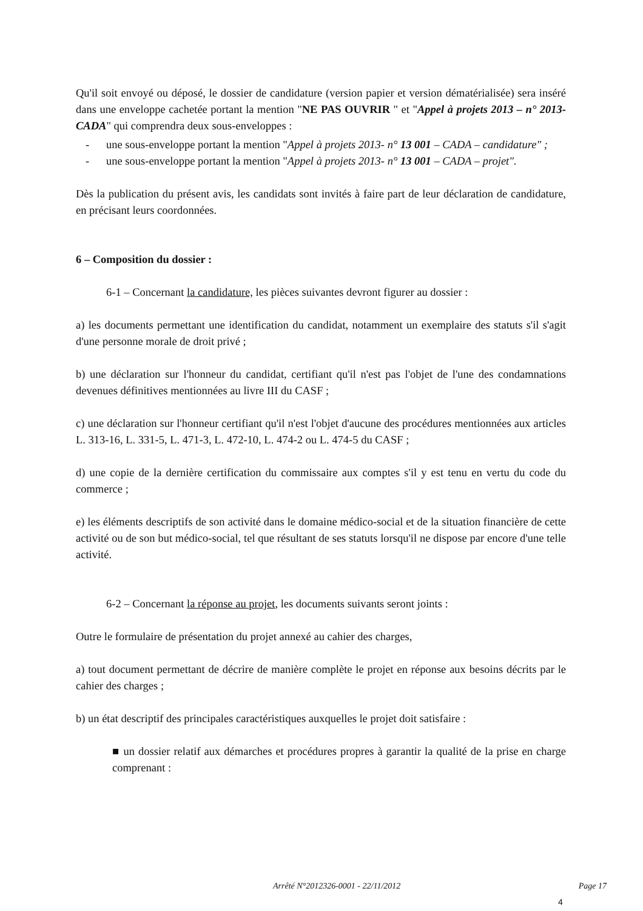Qu'il soit envoyé ou déposé, le dossier de candidature (version papier et version dématérialisée) sera inséré dans une enveloppe cachetée portant la mention "NE PAS OUVRIR " et "Appel à projets 2013 – n° 2013-CADA" qui comprendra deux sous-enveloppes :
- une sous-enveloppe portant la mention "Appel à projets 2013- n° 13 001 – CADA – candidature" ;
- une sous-enveloppe portant la mention "Appel à projets 2013- n° 13 001 – CADA – projet".
Dès la publication du présent avis, les candidats sont invités à faire part de leur déclaration de candidature, en précisant leurs coordonnées.
6 – Composition du dossier :
6-1 – Concernant la candidature, les pièces suivantes devront figurer au dossier :
a) les documents permettant une identification du candidat, notamment un exemplaire des statuts s'il s'agit d'une personne morale de droit privé ;
b) une déclaration sur l'honneur du candidat, certifiant qu'il n'est pas l'objet de l'une des condamnations devenues définitives mentionnées au livre III du CASF ;
c) une déclaration sur l'honneur certifiant qu'il n'est l'objet d'aucune des procédures mentionnées aux articles L. 313-16, L. 331-5, L. 471-3, L. 472-10, L. 474-2 ou L. 474-5 du CASF ;
d) une copie de la dernière certification du commissaire aux comptes s'il y est tenu en vertu du code du commerce ;
e) les éléments descriptifs de son activité dans le domaine médico-social et de la situation financière de cette activité ou de son but médico-social, tel que résultant de ses statuts lorsqu'il ne dispose par encore d'une telle activité.
6-2 – Concernant la réponse au projet, les documents suivants seront joints :
Outre le formulaire de présentation du projet annexé au cahier des charges,
a) tout document permettant de décrire de manière complète le projet en réponse aux besoins décrits par le cahier des charges ;
b) un état descriptif des principales caractéristiques auxquelles le projet doit satisfaire :
■ un dossier relatif aux démarches et procédures propres à garantir la qualité de la prise en charge comprenant :
Arrêté N°2012326-0001 - 22/11/2012 Page 17
4